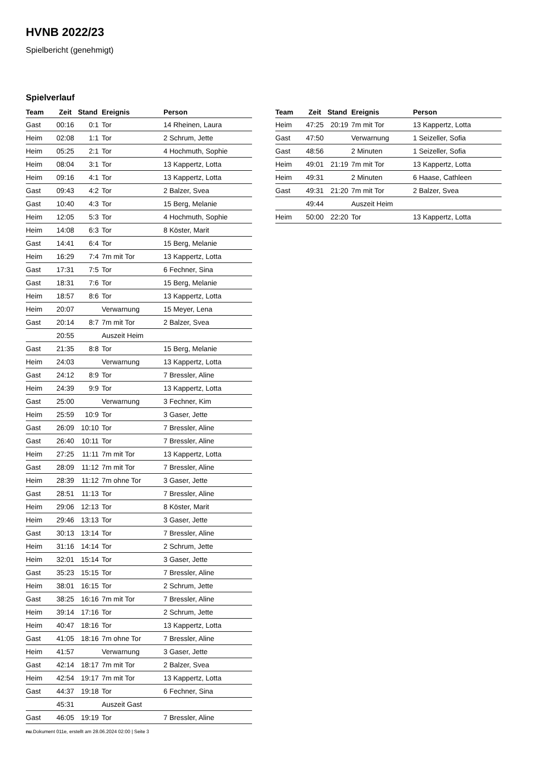HVNB 2022/23
Spielbericht (genehmigt)
Spielverlauf
| Team | Zeit | Stand | Ereignis | Person |
| --- | --- | --- | --- | --- |
| Gast | 00:16 | 0:1 | Tor | 14 Rheinen, Laura |
| Heim | 02:08 | 1:1 | Tor | 2 Schrum, Jette |
| Heim | 05:25 | 2:1 | Tor | 4 Hochmuth, Sophie |
| Heim | 08:04 | 3:1 | Tor | 13 Kappertz, Lotta |
| Heim | 09:16 | 4:1 | Tor | 13 Kappertz, Lotta |
| Gast | 09:43 | 4:2 | Tor | 2 Balzer, Svea |
| Gast | 10:40 | 4:3 | Tor | 15 Berg, Melanie |
| Heim | 12:05 | 5:3 | Tor | 4 Hochmuth, Sophie |
| Heim | 14:08 | 6:3 | Tor | 8 Köster, Marit |
| Gast | 14:41 | 6:4 | Tor | 15 Berg, Melanie |
| Heim | 16:29 | 7:4 | 7m mit Tor | 13 Kappertz, Lotta |
| Gast | 17:31 | 7:5 | Tor | 6 Fechner, Sina |
| Gast | 18:31 | 7:6 | Tor | 15 Berg, Melanie |
| Heim | 18:57 | 8:6 | Tor | 13 Kappertz, Lotta |
| Heim | 20:07 | | Verwarnung | 15 Meyer, Lena |
| Gast | 20:14 | 8:7 | 7m mit Tor | 2 Balzer, Svea |
| | 20:55 | | Auszeit Heim | |
| Gast | 21:35 | 8:8 | Tor | 15 Berg, Melanie |
| Heim | 24:03 | | Verwarnung | 13 Kappertz, Lotta |
| Gast | 24:12 | 8:9 | Tor | 7 Bressler, Aline |
| Heim | 24:39 | 9:9 | Tor | 13 Kappertz, Lotta |
| Gast | 25:00 | | Verwarnung | 3 Fechner, Kim |
| Heim | 25:59 | 10:9 | Tor | 3 Gaser, Jette |
| Gast | 26:09 | 10:10 | Tor | 7 Bressler, Aline |
| Gast | 26:40 | 10:11 | Tor | 7 Bressler, Aline |
| Heim | 27:25 | 11:11 | 7m mit Tor | 13 Kappertz, Lotta |
| Gast | 28:09 | 11:12 | 7m mit Tor | 7 Bressler, Aline |
| Heim | 28:39 | 11:12 | 7m ohne Tor | 3 Gaser, Jette |
| Gast | 28:51 | 11:13 | Tor | 7 Bressler, Aline |
| Heim | 29:06 | 12:13 | Tor | 8 Köster, Marit |
| Heim | 29:46 | 13:13 | Tor | 3 Gaser, Jette |
| Gast | 30:13 | 13:14 | Tor | 7 Bressler, Aline |
| Heim | 31:16 | 14:14 | Tor | 2 Schrum, Jette |
| Heim | 32:01 | 15:14 | Tor | 3 Gaser, Jette |
| Gast | 35:23 | 15:15 | Tor | 7 Bressler, Aline |
| Heim | 38:01 | 16:15 | Tor | 2 Schrum, Jette |
| Gast | 38:25 | 16:16 | 7m mit Tor | 7 Bressler, Aline |
| Heim | 39:14 | 17:16 | Tor | 2 Schrum, Jette |
| Heim | 40:47 | 18:16 | Tor | 13 Kappertz, Lotta |
| Gast | 41:05 | 18:16 | 7m ohne Tor | 7 Bressler, Aline |
| Heim | 41:57 | | Verwarnung | 3 Gaser, Jette |
| Gast | 42:14 | 18:17 | 7m mit Tor | 2 Balzer, Svea |
| Heim | 42:54 | 19:17 | 7m mit Tor | 13 Kappertz, Lotta |
| Gast | 44:37 | 19:18 | Tor | 6 Fechner, Sina |
| | 45:31 | | Auszeit Gast | |
| Gast | 46:05 | 19:19 | Tor | 7 Bressler, Aline |
| Team | Zeit | Stand | Ereignis | Person |
| --- | --- | --- | --- | --- |
| Heim | 47:25 | 20:19 | 7m mit Tor | 13 Kappertz, Lotta |
| Gast | 47:50 | | Verwarnung | 1 Seizeller, Sofia |
| Gast | 48:56 | | 2 Minuten | 1 Seizeller, Sofia |
| Heim | 49:01 | 21:19 | 7m mit Tor | 13 Kappertz, Lotta |
| Heim | 49:31 | | 2 Minuten | 6 Haase, Cathleen |
| Gast | 49:31 | 21:20 | 7m mit Tor | 2 Balzer, Svea |
| | 49:44 | | Auszeit Heim | |
| Heim | 50:00 | 22:20 | Tor | 13 Kappertz, Lotta |
nu.Dokument 011e, erstellt am 28.06.2024 02:00 | Seite 3